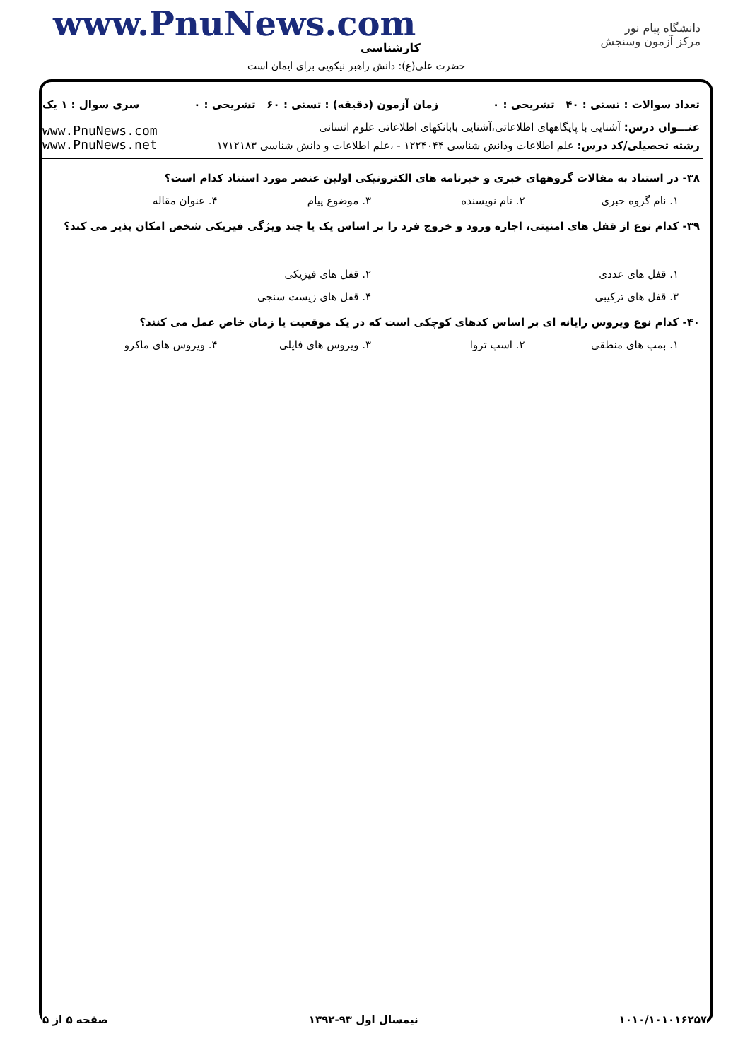www.PnuNews.com
کارشناسی
حضرت علی(ع): دانش راهبر نیکویی برای ایمان است
دانشگاه پیام نور
مرکز آزمون وسنجش
تعداد سوالات : تستی : ۴۰ تشریحی : ۰ زمان آزمون (دقیقه) : تستی : ۶۰ تشریحی : ۰ سری سوال : ۱ یک
عنـــوان درس: آشنایی با پایگاههای اطلاعاتی،آشنایی بابانکهای اطلاعاتی علوم انسانی
رشته تحصیلی/کد درس: علم اطلاعات ودانش شناسی ۱۲۲۴۰۴۴ - ،علم اطلاعات و دانش شناسی ۱۷۱۲۱۸۳
www.PnuNews.com
www.PnuNews.net
۳۸- در استناد به مقالات گروههای خبری و خبرنامه های الکترونیکی اولین عنصر مورد استناد کدام است؟
۱. نام گروه خبری ۲. نام نویسنده ۳. موضوع پیام ۴. عنوان مقاله
۳۹- کدام نوع از قفل های امنیتی، اجازه ورود و خروج فرد را بر اساس یک یا چند ویژگی فیزیکی شخص امکان پذیر می کند؟
۱. قفل های عددی ۲. قفل های فیزیکی
۳. قفل های ترکیبی ۴. قفل های زیست سنجی
۴۰- کدام نوع ویروس رایانه ای بر اساس کدهای کوچکی است که در یک موقعیت یا زمان خاص عمل می کنند؟
۱. بمب های منطقی ۲. اسب تروا ۳. ویروس های فایلی ۴. ویروس های ماکرو
۱۰۱۰/۱۰۱۰۱۶۲۵۷ نیمسال اول ۹۳-۱۳۹۲ صفحه ۵ از ۵